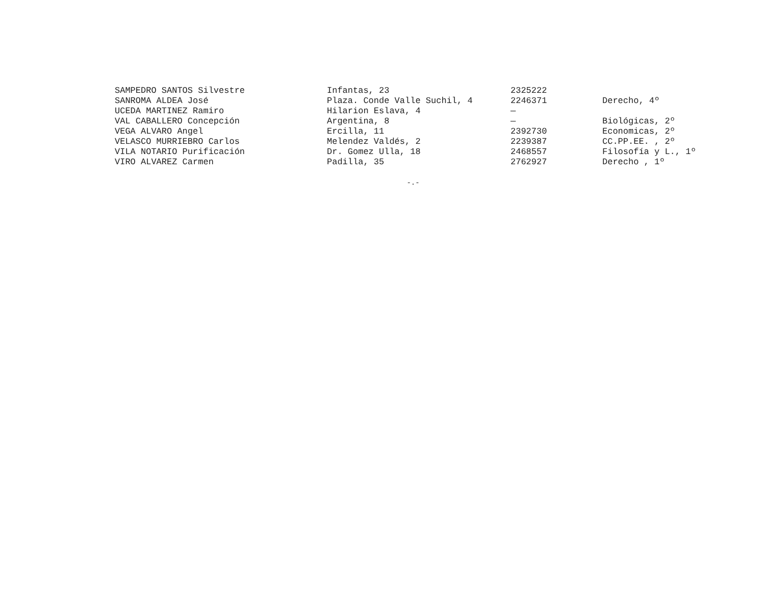| SAMPEDRO SANTOS Silvestre | Infantas, 23 | 2325222 | |
| SANROMA ALDEA José | Plaza. Conde Valle Suchil, 4 | 2246371 | Derecho, 4º |
| UCEDA MARTINEZ Ramiro | Hilarion Eslava, 4 | — | |
| VAL CABALLERO Concepción | Argentina, 8 | — | Biológicas, 2º |
| VEGA ALVARO Angel | Ercilla, 11 | 2392730 | Economicas, 2º |
| VELASCO MURRIEBRO Carlos | Melendez Valdés, 2 | 2239387 | CC.PP.EE. , 2º |
| VILA NOTARIO Purificación | Dr. Gomez Ulla, 18 | 2468557 | Filosofía y L., 1º |
| VIRO ALVAREZ Carmen | Padilla, 35 | 2762927 | Derecho , 1º |
-.-